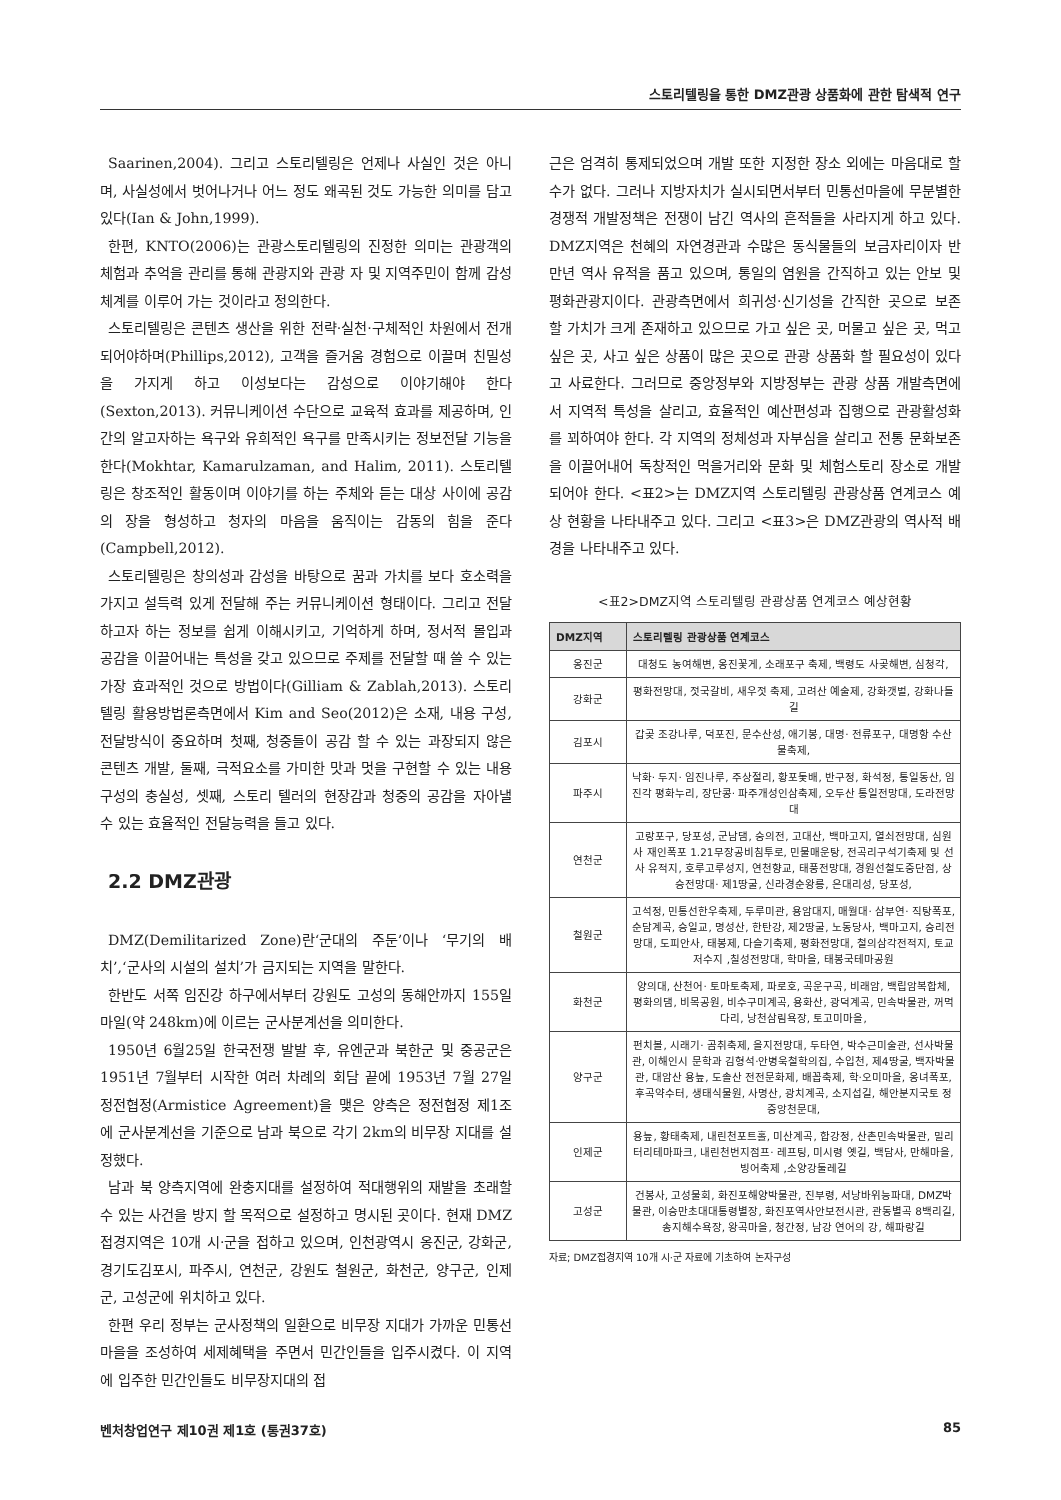스토리텔링을 통한 DMZ관광 상품화에 관한 탐색적 연구
Saarinen,2004). 그리고 스토리텔링은 언제나 사실인 것은 아니며, 사실성에서 벗어나거나 어느 정도 왜곡된 것도 가능한 의미를 담고 있다(Ian & John,1999).
한편, KNTO(2006)는 관광스토리텔링의 진정한 의미는 관광객의 체험과 추억을 관리를 통해 관광지와 관광 자 및 지역주민이 함께 감성체계를 이루어 가는 것이라고 정의한다.
스토리텔링은 콘텐츠 생산을 위한 전략·실천·구체적인 차원에서 전개되어야하며(Phillips,2012), 고객을 즐거움 경험으로 이끌며 친밀성을 가지게 하고 이성보다는 감성으로 이야기해야 한다(Sexton,2013). 커뮤니케이션 수단으로 교육적 효과를 제공하며, 인간의 알고자하는 욕구와 유희적인 욕구를 만족시키는 정보전달 기능을 한다(Mokhtar, Kamarulzaman, and Halim, 2011). 스토리텔링은 창조적인 활동이며 이야기를 하는 주체와 듣는 대상 사이에 공감의 장을 형성하고 청자의 마음을 움직이는 감동의 힘을 준다(Campbell,2012).
스토리텔링은 창의성과 감성을 바탕으로 꿈과 가치를 보다 호소력을 가지고 설득력 있게 전달해 주는 커뮤니케이션 형태이다. 그리고 전달하고자 하는 정보를 쉽게 이해시키고, 기억하게 하며, 정서적 몰입과 공감을 이끌어내는 특성을 갖고 있으므로 주제를 전달할 때 쓸 수 있는 가장 효과적인 것으로 방법이다(Gilliam & Zablah,2013). 스토리텔링 활용방법론측면에서 Kim and Seo(2012)은 소재, 내용 구성, 전달방식이 중요하며 첫째, 청중들이 공감 할 수 있는 과장되지 않은 콘텐츠 개발, 둘째, 극적요소를 가미한 맛과 멋을 구현할 수 있는 내용 구성의 충실성, 셋째, 스토리 텔러의 현장감과 청중의 공감을 자아낼 수 있는 효율적인 전달능력을 들고 있다.
2.2 DMZ관광
DMZ(Demilitarized Zone)란‘군대의 주둔’이나 ‘무기의 배치’,‘군사의 시설의 설치’가 금지되는 지역을 말한다.
한반도 서쪽 임진강 하구에서부터 강원도 고성의 동해안까지 155일마일(약 248km)에 이르는 군사분계선을 의미한다.
1950년 6월25일 한국전쟁 발발 후, 유엔군과 북한군 및 중공군은 1951년 7월부터 시작한 여러 차례의 회담 끝에 1953년 7월 27일 정전협정(Armistice Agreement)을 맺은 양측은 정전협정 제1조에 군사분계선을 기준으로 남과 북으로 각기 2km의 비무장 지대를 설정했다.
남과 북 양측지역에 완충지대를 설정하여 적대행위의 재발을 초래할 수 있는 사건을 방지 할 목적으로 설정하고 명시된 곳이다. 현재 DMZ접경지역은 10개 시·군을 접하고 있으며, 인천광역시 옹진군, 강화군, 경기도김포시, 파주시, 연천군, 강원도 철원군, 화천군, 양구군, 인제군, 고성군에 위치하고 있다.
한편 우리 정부는 군사정책의 일환으로 비무장 지대가 가까운 민통선마을을 조성하여 세제혜택을 주면서 민간인들을 입주시켰다. 이 지역에 입주한 민간인들도 비무장지대의 접
근은 엄격히 통제되었으며 개발 또한 지정한 장소 외에는 마음대로 할 수가 없다. 그러나 지방자치가 실시되면서부터 민통선마을에 무분별한 경쟁적 개발정책은 전쟁이 남긴 역사의 흔적들을 사라지게 하고 있다. DMZ지역은 천혜의 자연경관과 수많은 동식물들의 보금자리이자 반만년 역사 유적을 품고 있으며, 통일의 염원을 간직하고 있는 안보 및 평화관광지이다. 관광측면에서 희귀성·신기성을 간직한 곳으로 보존 할 가치가 크게 존재하고 있으므로 가고 싶은 곳, 머물고 싶은 곳, 먹고 싶은 곳, 사고 싶은 상품이 많은 곳으로 관광 상품화 할 필요성이 있다고 사료한다. 그러므로 중앙정부와 지방정부는 관광 상품 개발측면에서 지역적 특성을 살리고, 효율적인 예산편성과 집행으로 관광활성화를 꾀하여야 한다. 각 지역의 정체성과 자부심을 살리고 전통 문화보존을 이끌어내어 독창적인 먹을거리와 문화 및 체험스토리 장소로 개발되어야 한다. <표2>는 DMZ지역 스토리텔링 관광상품 연계코스 예상 현황을 나타내주고 있다. 그리고 <표3>은 DMZ관광의 역사적 배경을 나타내주고 있다.
<표2>DMZ지역 스토리텔링 관광상품 연계코스 예상현황
| DMZ지역 | 스토리텔링 관광상품 연계코스 |
| --- | --- |
| 옹진군 | 대청도 농여해변, 옹진꽃게, 소래포구 축제, 백령도 사곶해변, 심청각, |
| 강화군 | 평화전망대, 젓국갈비, 새우젓 축제, 고려산 예술제, 강화갯벌, 강화나들길 |
| 김포시 | 갑곶 조강나루, 덕포진, 문수산성, 애기봉, 대명· 전류포구, 대명항 수산물축제, |
| 파주시 | 낙화· 두지· 임진나루, 주상절리, 황포돛배, 반구정, 화석정, 통일동산, 임진각 평화누리, 장단콩· 파주개성인삼축제, 오두산 통일전망대, 도라전망대 |
| 연천군 | 고랑포구, 당포성, 군남댐, 숭의전, 고대산, 백마고지, 열쇠전망대, 심원사 재인폭포 1.21무장공비침투로, 민물매운탕, 전곡리구석기축제 및 선사 유적지, 호루고루성지, 연천향교, 태풍전망대, 경원선철도중단점, 상승전망대· 제1땅굴, 신라경순왕릉, 은대리성, 당포성, |
| 철원군 | 고석정, 민통선한우축제, 두루미관, 용암대지, 매월대· 삼부연· 직탕폭포, 순담계곡, 승일교, 명성산, 한탄강, 제2땅굴, 노동당사, 백마고지, 승리전망대, 도피안사, 태봉제, 다슬기축제, 평화전망대, 철의삼각전적지, 토교저수지 ,칠성전망대, 학마을, 태봉국테마공원 |
| 화천군 | 양의대, 산천어· 토마토축제, 파로호, 곡운구곡, 비래암, 백립암복합체, 평화의댐, 비목공원, 비수구미계곡, 용화산, 광덕계곡, 민속박물관, 꺼먹다리, 낭천삼림욕장, 토고미마을, |
| 양구군 | 펀치볼, 시래기· 곰취축제, 을지전망대, 두타연, 박수근미술관, 선사박물관, 이해인시 문학과 김형석·안병욱철학의집, 수입천, 제4땅굴, 백자박물관, 대암산 용늪, 도솔산 전전문화제, 배꼽축제, 학·오미마을, 옹녀폭포, 후곡약수터, 생태식물원, 사명산, 광치계곡, 소지섭길, 해안분지국토 정중앙천문대, |
| 인제군 | 용늪, 황태축제, 내린천포트홀, 미산계곡, 합강정, 산촌민속박물관, 밀리터리테마파크, 내린천번지점프· 레프팅, 미시령 옛길, 백담사, 만해마을, 빙어축제 ,소양강둘레길 |
| 고성군 | 건봉사, 고성물회, 화진포해양박물관, 진부령, 서낭바위능파대, DMZ박물관, 이승만초대대통령별장, 화진포역사안보전시관, 관동별곡 8백리길, 송지해수욕장, 왕곡마을, 청간정, 남강 연어의 강, 해파랑길 |
자료; DMZ접경지역 10개 시·군 자료에 기초하여 논자구성
벤처창업연구 제10권 제1호 (통권37호) 85